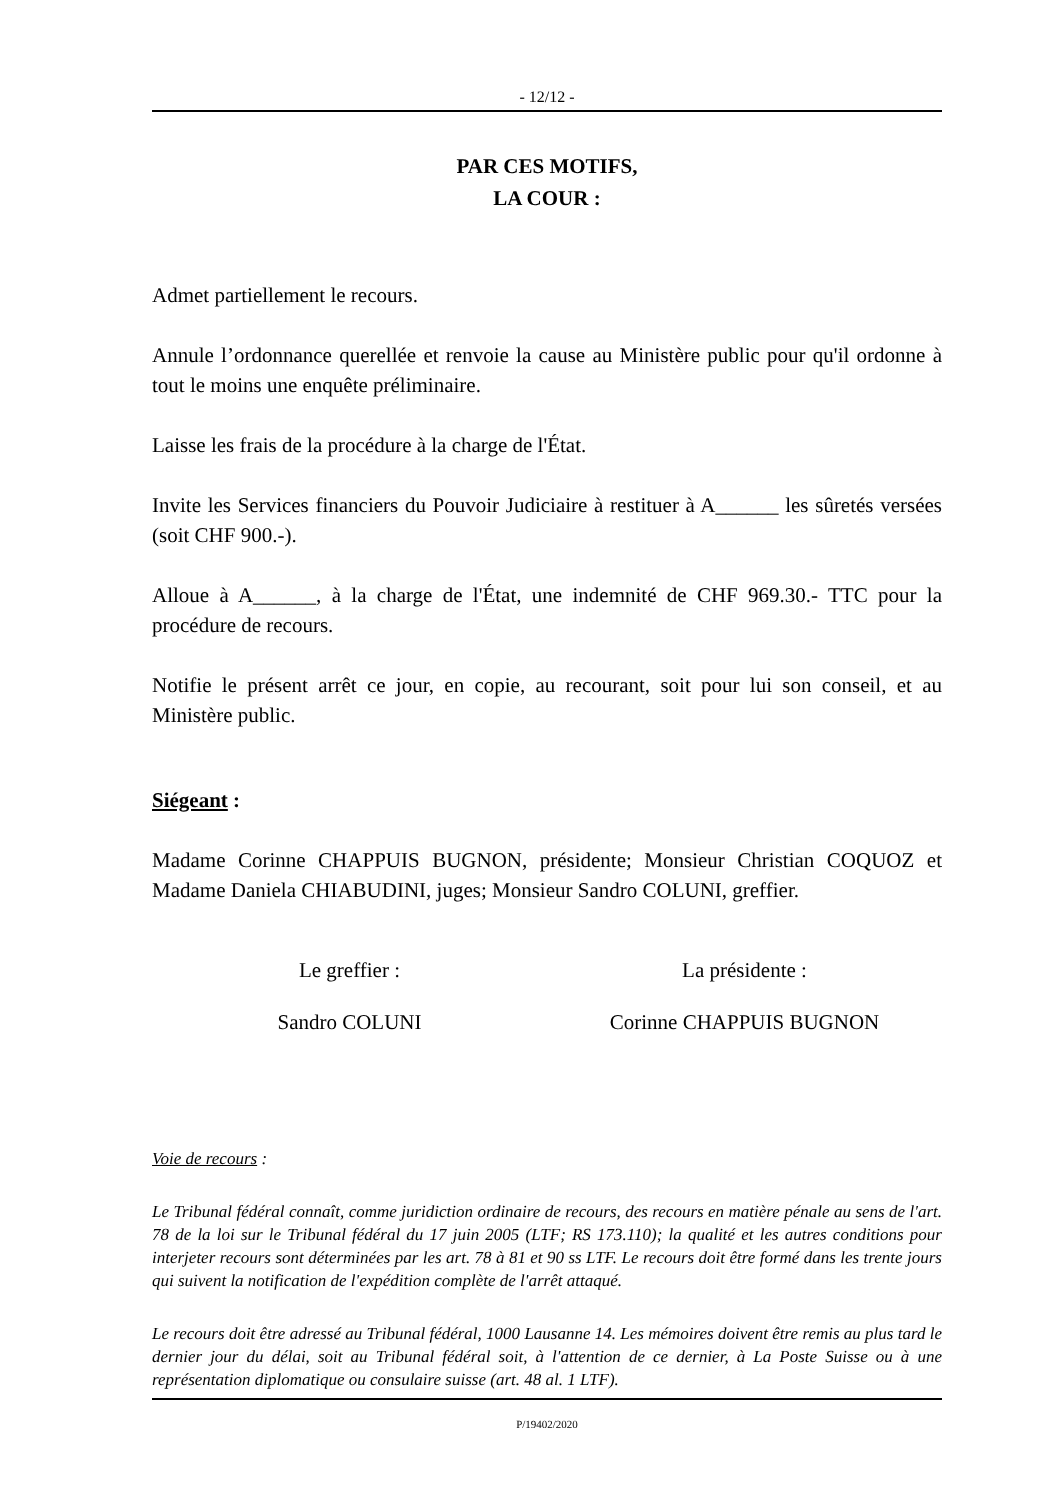- 12/12 -
PAR CES MOTIFS,
LA COUR :
Admet partiellement le recours.
Annule l’ordonnance querellée et renvoie la cause au Ministère public pour qu'il ordonne à tout le moins une enquête préliminaire.
Laisse les frais de la procédure à la charge de l'État.
Invite les Services financiers du Pouvoir Judiciaire à restituer à A______ les sûretés versées (soit CHF 900.-).
Alloue à A______, à la charge de l'État, une indemnité de CHF 969.30.- TTC pour la procédure de recours.
Notifie le présent arrêt ce jour, en copie, au recourant, soit pour lui son conseil, et au Ministère public.
Siégeant :
Madame Corinne CHAPPUIS BUGNON, présidente; Monsieur Christian COQUOZ et Madame Daniela CHIABUDINI, juges; Monsieur Sandro COLUNI, greffier.
Le greffier : La présidente :
Sandro COLUNI Corinne CHAPPUIS BUGNON
Voie de recours :
Le Tribunal fédéral connaît, comme juridiction ordinaire de recours, des recours en matière pénale au sens de l'art. 78 de la loi sur le Tribunal fédéral du 17 juin 2005 (LTF; RS 173.110); la qualité et les autres conditions pour interjeter recours sont déterminées par les art. 78 à 81 et 90 ss LTF. Le recours doit être formé dans les trente jours qui suivent la notification de l'expédition complète de l'arrêt attaqué.
Le recours doit être adressé au Tribunal fédéral, 1000 Lausanne 14. Les mémoires doivent être remis au plus tard le dernier jour du délai, soit au Tribunal fédéral soit, à l'attention de ce dernier, à La Poste Suisse ou à une représentation diplomatique ou consulaire suisse (art. 48 al. 1 LTF).
P/19402/2020